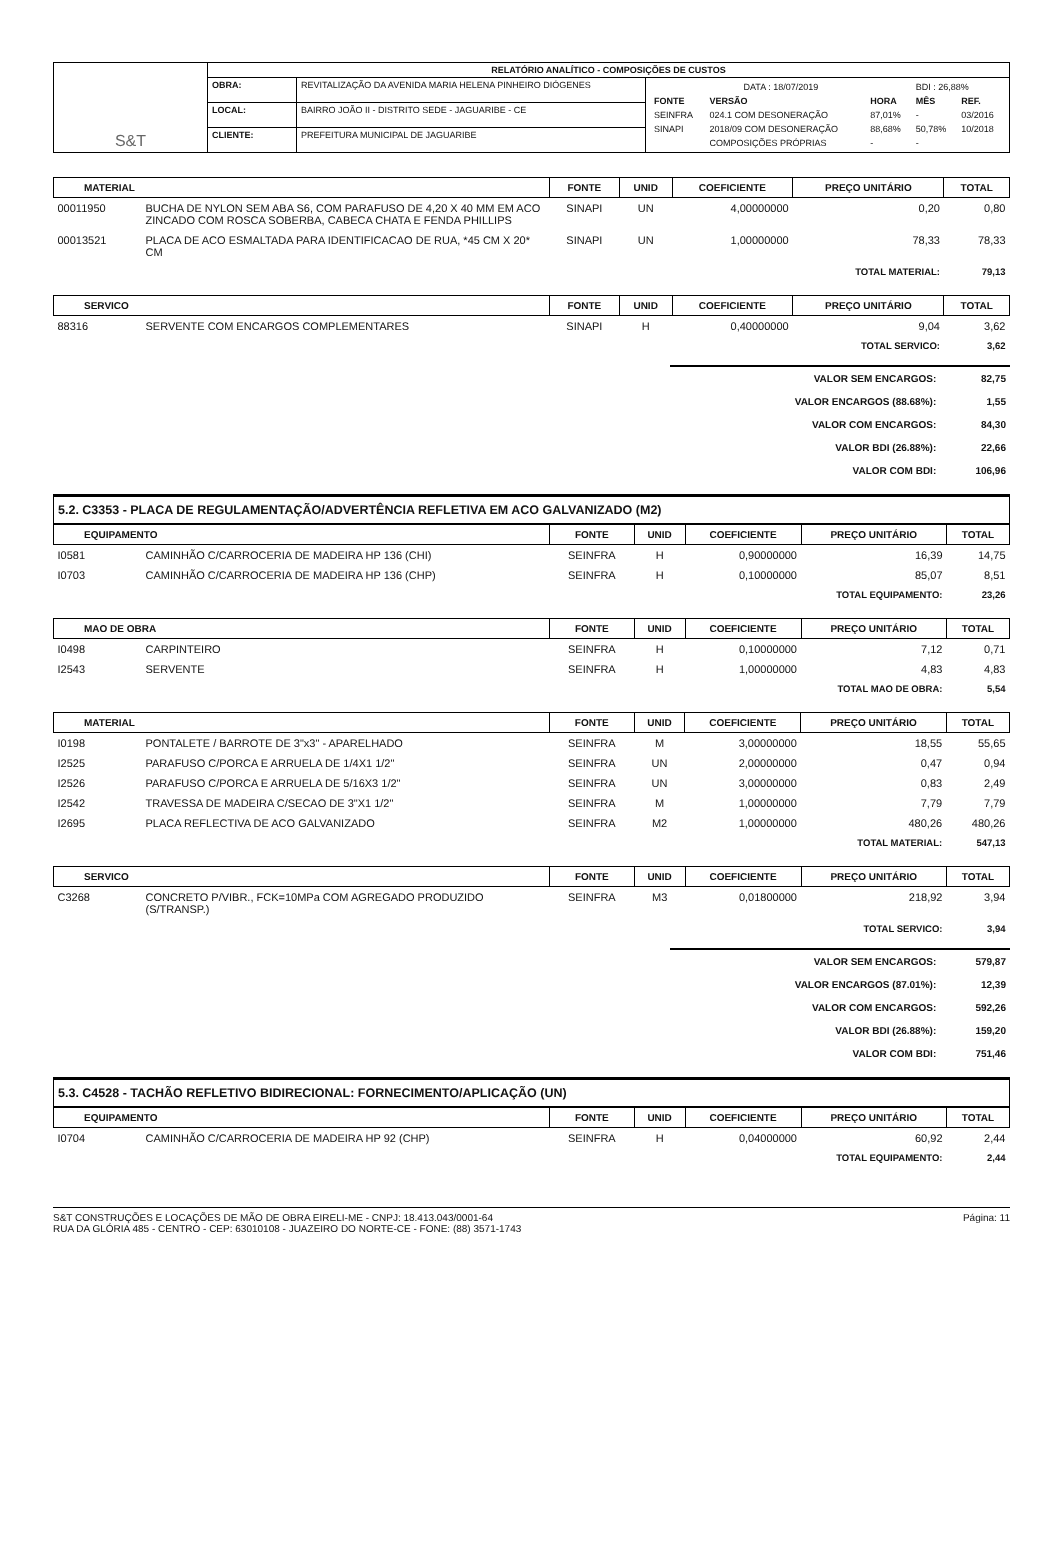| S&T | RELATÓRIO ANALÍTICO - COMPOSIÇÕES DE CUSTOS | | |
| | OBRA: | REVITALIZAÇÃO DA AVENIDA MARIA HELENA PINHEIRO DIÓGENES | / DATA : 18/07/2019 / / / BDI : 26,88% / / / FONTE / VERSÃO / HORA / MÊS / REF. / / SEINFRA / 024.1 COM DESONERAÇÃO / 87,01% / - / 03/2016 / / SINAPI / 2018/09 COM DESONERAÇÃO / 88,68% / 50,78% / 10/2018 / / / COMPOSIÇÕES PRÓPRIAS / - / - / / |
| | LOCAL: | BAIRRO JOÃO II - DISTRITO SEDE - JAGUARIBE - CE | |
| | CLIENTE: | PREFEITURA MUNICIPAL DE JAGUARIBE | |
| MATERIAL | | FONTE | UNID | COEFICIENTE | PREÇO UNITÁRIO | TOTAL |
| --- | --- | --- | --- | --- | --- | --- |
| 00011950 | BUCHA DE NYLON SEM ABA S6, COM PARAFUSO DE 4,20 X 40 MM EM ACO ZINCADO COM ROSCA SOBERBA, CABECA CHATA E FENDA PHILLIPS | SINAPI | UN | 4,00000000 | 0,20 | 0,80 |
| 00013521 | PLACA DE ACO ESMALTADA PARA IDENTIFICACAO DE RUA, *45 CM X 20* CM | SINAPI | UN | 1,00000000 | 78,33 | 78,33 |
| TOTAL MATERIAL: | | | | | | 79,13 |
| SERVICO | | FONTE | UNID | COEFICIENTE | PREÇO UNITÁRIO | TOTAL |
| --- | --- | --- | --- | --- | --- | --- |
| 88316 | SERVENTE COM ENCARGOS COMPLEMENTARES | SINAPI | H | 0,40000000 | 9,04 | 3,62 |
| TOTAL SERVICO: | | | | | | 3,62 |
| VALOR SEM ENCARGOS: | 82,75 |
| VALOR ENCARGOS (88.68%): | 1,55 |
| VALOR COM ENCARGOS: | 84,30 |
| VALOR BDI (26.88%): | 22,66 |
| VALOR COM BDI: | 106,96 |
5.2. C3353 - PLACA DE REGULAMENTAÇÃO/ADVERTÊNCIA REFLETIVA EM ACO GALVANIZADO (M2)
| EQUIPAMENTO | | FONTE | UNID | COEFICIENTE | PREÇO UNITÁRIO | TOTAL |
| --- | --- | --- | --- | --- | --- | --- |
| I0581 | CAMINHÃO C/CARROCERIA DE MADEIRA HP 136 (CHI) | SEINFRA | H | 0,90000000 | 16,39 | 14,75 |
| I0703 | CAMINHÃO C/CARROCERIA DE MADEIRA HP 136 (CHP) | SEINFRA | H | 0,10000000 | 85,07 | 8,51 |
| TOTAL EQUIPAMENTO: | | | | | | 23,26 |
| MAO DE OBRA | | FONTE | UNID | COEFICIENTE | PREÇO UNITÁRIO | TOTAL |
| --- | --- | --- | --- | --- | --- | --- |
| I0498 | CARPINTEIRO | SEINFRA | H | 0,10000000 | 7,12 | 0,71 |
| I2543 | SERVENTE | SEINFRA | H | 1,00000000 | 4,83 | 4,83 |
| TOTAL MAO DE OBRA: | | | | | | 5,54 |
| MATERIAL | | FONTE | UNID | COEFICIENTE | PREÇO UNITÁRIO | TOTAL |
| --- | --- | --- | --- | --- | --- | --- |
| I0198 | PONTALETE / BARROTE DE 3"x3" - APARELHADO | SEINFRA | M | 3,00000000 | 18,55 | 55,65 |
| I2525 | PARAFUSO C/PORCA E ARRUELA DE 1/4X1 1/2" | SEINFRA | UN | 2,00000000 | 0,47 | 0,94 |
| I2526 | PARAFUSO C/PORCA E ARRUELA DE 5/16X3 1/2" | SEINFRA | UN | 3,00000000 | 0,83 | 2,49 |
| I2542 | TRAVESSA DE MADEIRA C/SECAO DE 3"X1 1/2" | SEINFRA | M | 1,00000000 | 7,79 | 7,79 |
| I2695 | PLACA REFLECTIVA DE ACO GALVANIZADO | SEINFRA | M2 | 1,00000000 | 480,26 | 480,26 |
| TOTAL MATERIAL: | | | | | | 547,13 |
| SERVICO | | FONTE | UNID | COEFICIENTE | PREÇO UNITÁRIO | TOTAL |
| --- | --- | --- | --- | --- | --- | --- |
| C3268 | CONCRETO P/VIBR., FCK=10MPa COM AGREGADO PRODUZIDO (S/TRANSP.) | SEINFRA | M3 | 0,01800000 | 218,92 | 3,94 |
| TOTAL SERVICO: | | | | | | 3,94 |
| VALOR SEM ENCARGOS: | 579,87 |
| VALOR ENCARGOS (87.01%): | 12,39 |
| VALOR COM ENCARGOS: | 592,26 |
| VALOR BDI (26.88%): | 159,20 |
| VALOR COM BDI: | 751,46 |
5.3. C4528 - TACHÃO REFLETIVO BIDIRECIONAL: FORNECIMENTO/APLICAÇÃO (UN)
| EQUIPAMENTO | | FONTE | UNID | COEFICIENTE | PREÇO UNITÁRIO | TOTAL |
| --- | --- | --- | --- | --- | --- | --- |
| I0704 | CAMINHÃO C/CARROCERIA DE MADEIRA HP 92 (CHP) | SEINFRA | H | 0,04000000 | 60,92 | 2,44 |
| TOTAL EQUIPAMENTO: | | | | | | 2,44 |
S&T CONSTRUÇÕES E LOCAÇÕES DE MÃO DE OBRA EIRELI-ME - CNPJ: 18.413.043/0001-64
RUA DA GLÓRIA 485 - CENTRO - CEP: 63010108 - JUAZEIRO DO NORTE-CE - FONE: (88) 3571-1743
Página: 11